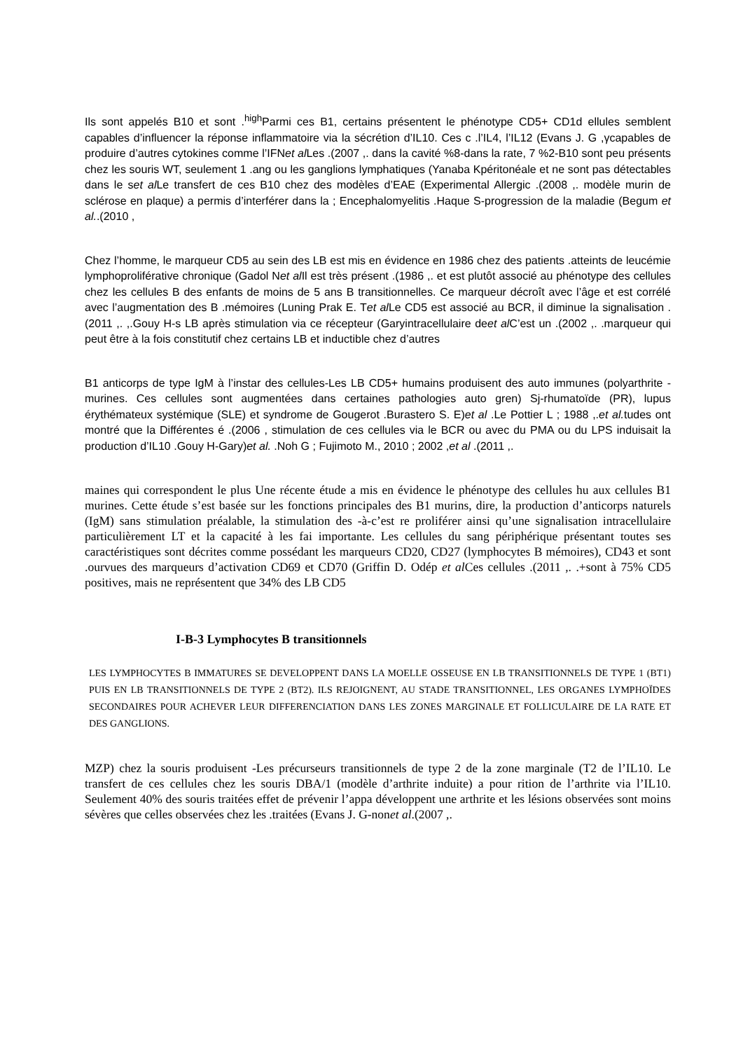Ils sont appelés B10 et sont .<sup>high</sup>Parmi ces B1, certains présentent le phénotype CD5+ CD1d ellules semblent capables d’influencer la réponse inflammatoire via la sécrétion d’IL10. Ces c .l’IL4, l’IL12 (Evans J. G ,γcapables de produire d’autres cytokines comme l’IFNet al Les .(2007 ,. dans la cavité %8-dans la rate, 7 %2-B10 sont peu présents chez les souris WT, seulement 1 .ang ou les ganglions lymphatiques (Yanaba Kpéritonéale et ne sont pas détectables dans le set al Le transfert de ces B10 chez des modèles d’EAE (Experimental Allergic .(2008 ,. modèle murin de sclérose en plaque) a permis d’interférer dans la ; Encephalomyelitis .Haque S-progression de la maladie (Begum et al..(2010 ,
Chez l’homme, le marqueur CD5 au sein des LB est mis en évidence en 1986 chez des patients .atteints de leucémie lymphoproliférative chronique (Gadol Net al Il est très présent .(1986 ,. et est plutôt associé au phénotype des cellules chez les cellules B des enfants de moins de 5 ans B transitionnelles. Ce marqueur décroît avec l’âge et est corrélé avec l’augmentation des B .mémoires (Luning Prak E. Tet al Le CD5 est associé au BCR, il diminue la signalisation .(2011 ,. ,.Gouy H-s LB après stimulation via ce récepteur (Garyintracellulaire deet al C’est un .(2002 ,. .marqueur qui peut être à la fois constitutif chez certains LB et inductible chez d’autres
B1 anticorps de type IgM à l’instar des cellules-Les LB CD5+ humains produisent des auto immunes (polyarthrite -murines. Ces cellules sont augmentées dans certaines pathologies auto gren) Sj-rhumatoïde (PR), lupus érythémateux systémique (SLE) et syndrome de Gougerot .Burastero S. E)et al .Le Pottier L ; 1988 ,.et al. tudes ont montré que la Différentes é .(2006 , stimulation de ces cellules via le BCR ou avec du PMA ou du LPS induisait la production d’IL10 .Gouy H-Gary)et al. .Noh G ; Fujimoto M., 2010 ; 2002 ,et al .(2011 ,.
maines qui correspondent le plus Une récente étude a mis en évidence le phénotype des cellules hu aux cellules B1 murines. Cette étude s’est basée sur les fonctions principales des B1 murins, dire, la production d’anticorps naturels (IgM) sans stimulation préalable, la stimulation des -à-c’est re proliférer ainsi qu’une signalisation intracellulaire particulièrement LT et la capacité à les fai importante. Les cellules du sang périphérique présentant toutes ses caractéristiques sont décrites comme possédant les marqueurs CD20, CD27 (lymphocytes B mémoires), CD43 et sont .ourvues des marqueurs d’activation CD69 et CD70 (Griffin D. Odép et al Ces cellules .(2011 ,. .+sont à 75% CD5 positives, mais ne représentent que 34% des LB CD5
I-B-3 Lymphocytes B transitionnels
LES LYMPHOCYTES B IMMATURES SE DEVELOPPENT DANS LA MOELLE OSSEUSE EN LB TRANSITIONNELS DE TYPE 1 (BT1) PUIS EN LB TRANSITIONNELS DE TYPE 2 (BT2). ILS REJOIGNENT, AU STADE TRANSITIONNEL, LES ORGANES LYMPHOÏDES SECONDAIRES POUR ACHEVER LEUR DIFFERENCIATION DANS LES ZONES MARGINALE ET FOLLICULAIRE DE LA RATE ET DES GANGLIONS.
MZP) chez la souris produisent -Les précurseurs transitionnels de type 2 de la zone marginale (T2 de l’IL10. Le transfert de ces cellules chez les souris DBA/1 (modèle d’arthrite induite) a pour rition de l’arthrite via l’IL10. Seulement 40% des souris traitées effet de prévenir l’appa développent une arthrite et les lésions observées sont moins sévères que celles observées chez les .traitées (Evans J. G-nonet al.(2007 ,.